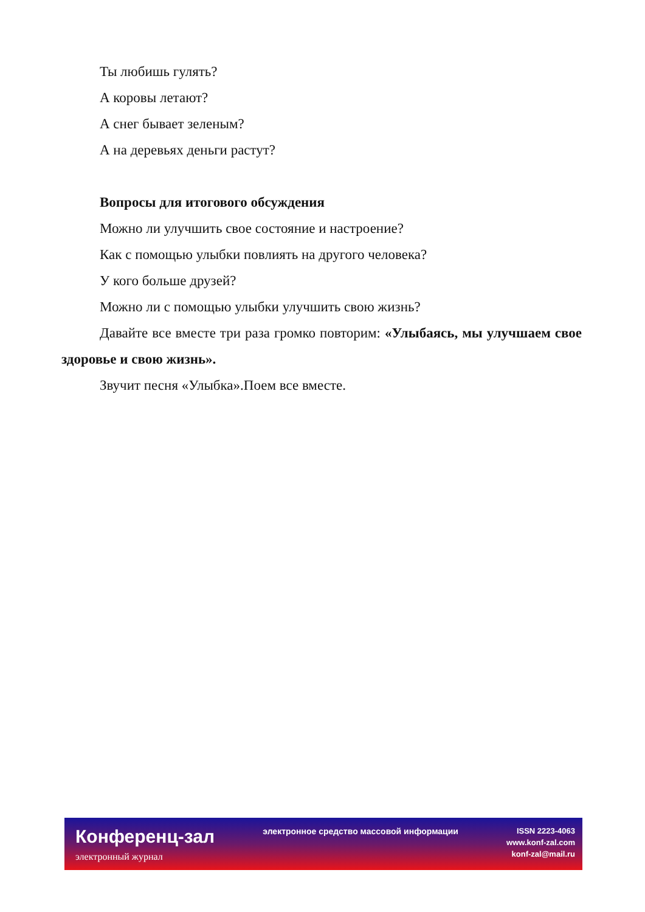Ты любишь гулять?
А коровы летают?
А снег бывает зеленым?
А на деревьях деньги растут?
Вопросы для итогового обсуждения
Можно ли улучшить свое состояние и настроение?
Как с помощью улыбки повлиять на другого человека?
У кого больше друзей?
Можно ли с помощью улыбки улучшить свою жизнь?
Давайте все вместе три раза громко повторим: «Улыбаясь, мы улучшаем свое здоровье и свою жизнь».
Звучит песня «Улыбка».Поем все вместе.
Конференц-зал
электронный журнал
электронное средство массовой информации
ISSN 2223-4063
www.konf-zal.com
konf-zal@mail.ru